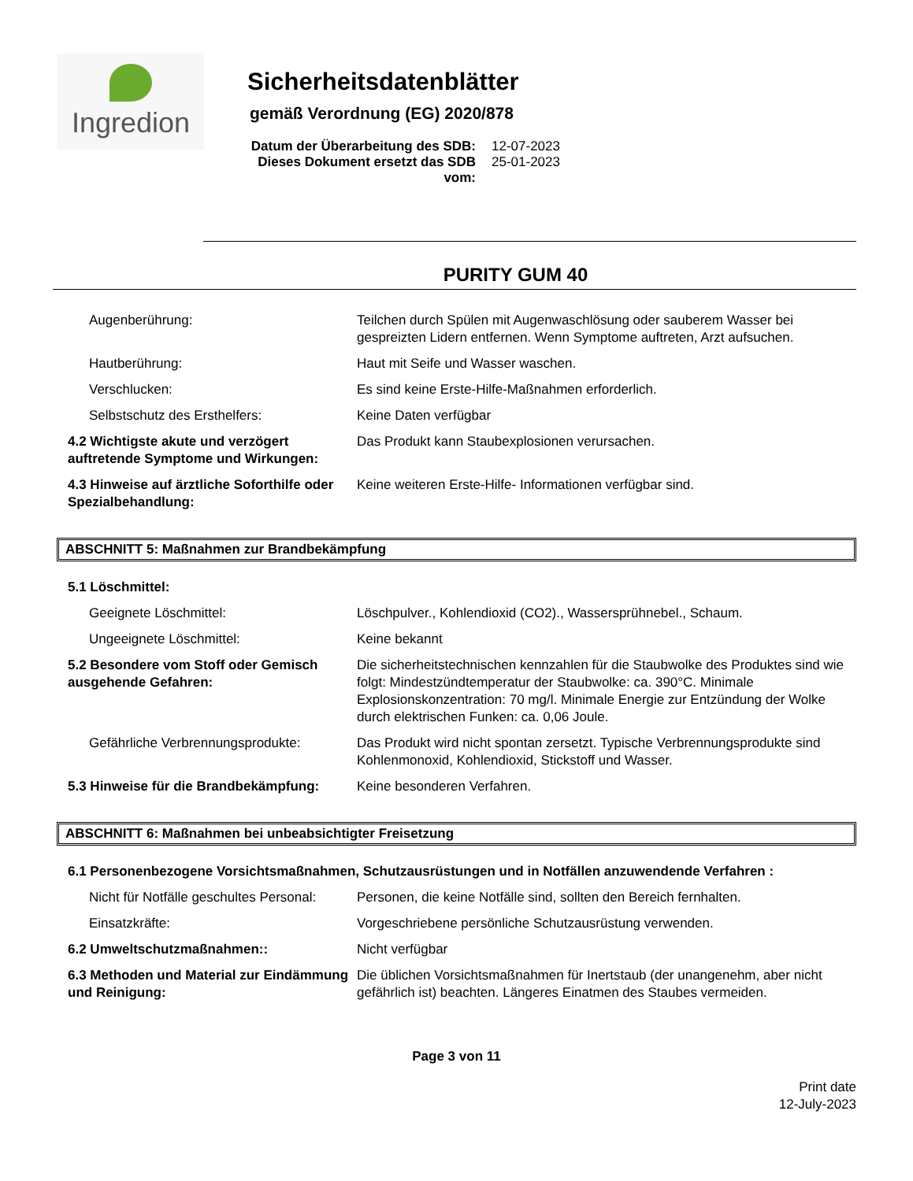Ingredion
Sicherheitsdatenblätter
gemäß Verordnung (EG) 2020/878
Datum der Überarbeitung des SDB: 12-07-2023
Dieses Dokument ersetzt das SDB vom: 25-01-2023
PURITY GUM 40
Augenberührung: Teilchen durch Spülen mit Augenwaschlösung oder sauberem Wasser bei gespreizten Lidern entfernen. Wenn Symptome auftreten, Arzt aufsuchen.
Hautberührung: Haut mit Seife und Wasser waschen.
Verschlucken: Es sind keine Erste-Hilfe-Maßnahmen erforderlich.
Selbstschutz des Ersthelfers: Keine Daten verfügbar
4.2 Wichtigste akute und verzögert auftretende Symptome und Wirkungen:
Das Produkt kann Staubexplosionen verursachen.
4.3 Hinweise auf ärztliche Soforthilfe oder Spezialbehandlung:
Keine weiteren Erste-Hilfe- Informationen verfügbar sind.
ABSCHNITT 5: Maßnahmen zur Brandbekämpfung
5.1 Löschmittel:
Geeignete Löschmittel: Löschpulver., Kohlendioxid (CO2)., Wassersprühnebel., Schaum.
Ungeeignete Löschmittel: Keine bekannt
5.2 Besondere vom Stoff oder Gemisch ausgehende Gefahren:
Die sicherheitstechnischen kennzahlen für die Staubwolke des Produktes sind wie folgt: Mindestzündtemperatur der Staubwolke: ca. 390°C. Minimale Explosionskonzentration: 70 mg/l. Minimale Energie zur Entzündung der Wolke durch elektrischen Funken: ca. 0,06 Joule.
Gefährliche Verbrennungsprodukte: Das Produkt wird nicht spontan zersetzt. Typische Verbrennungsprodukte sind Kohlenmonoxid, Kohlendioxid, Stickstoff und Wasser.
5.3 Hinweise für die Brandbekämpfung:
Keine besonderen Verfahren.
ABSCHNITT 6: Maßnahmen bei unbeabsichtigter Freisetzung
6.1 Personenbezogene Vorsichtsmaßnahmen, Schutzausrüstungen und in Notfällen anzuwendende Verfahren :
Nicht für Notfälle geschultes Personal:
Personen, die keine Notfälle sind, sollten den Bereich fernhalten.
Einsatzkräfte: Vorgeschriebene persönliche Schutzausrüstung verwenden.
6.2 Umweltschutzmaßnahmen:: Nicht verfügbar
6.3 Methoden und Material zur Eindämmung und Reinigung:
Die üblichen Vorsichtsmaßnahmen für Inertstaub (der unangenehm, aber nicht gefährlich ist) beachten. Längeres Einatmen des Staubes vermeiden.
Page 3 von 11
Print date
12-July-2023